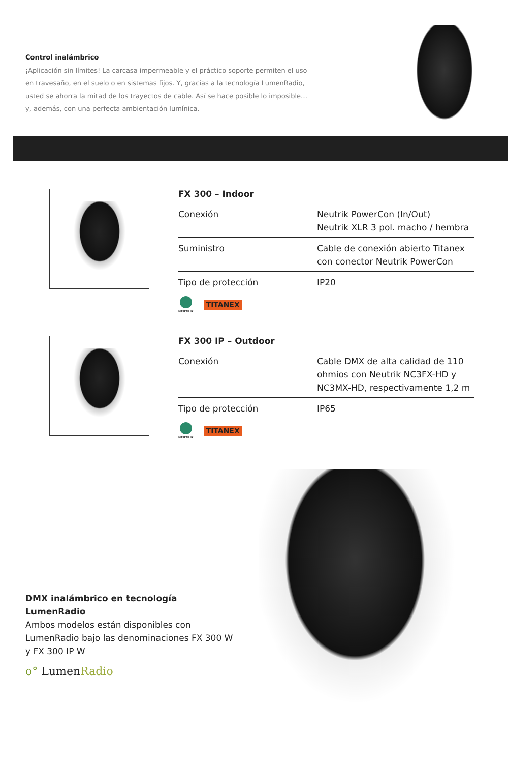Control inalámbrico
¡Aplicación sin límites! La carcasa impermeable y el práctico soporte permiten el uso en travesaño, en el suelo o en sistemas fijos. Y, gracias a la tecnología LumenRadio, usted se ahorra la mitad de los trayectos de cable. Así se hace posible lo imposible… y, además, con una perfecta ambientación lumínica.
FX 300 – Indoor
| Conexión | Neutrik PowerCon (In/Out) Neutrik XLR 3 pol. macho / hembra |
| Suministro | Cable de conexión abierto Titanex con conector Neutrik PowerCon |
| Tipo de protección | IP20 |
NEUTRIK
TITANEX
FX 300 IP – Outdoor
| Conexión | Cable DMX de alta calidad de 110 ohmios con Neutrik NC3FX-HD y NC3MX-HD, respectivamente 1,2 m |
| Tipo de protección | IP65 |
NEUTRIK
TITANEX
DMX inalámbrico en tecnología LumenRadio
Ambos modelos están disponibles con LumenRadio bajo las denominaciones FX 300 W y FX 300 IP W
o° LumenRadio